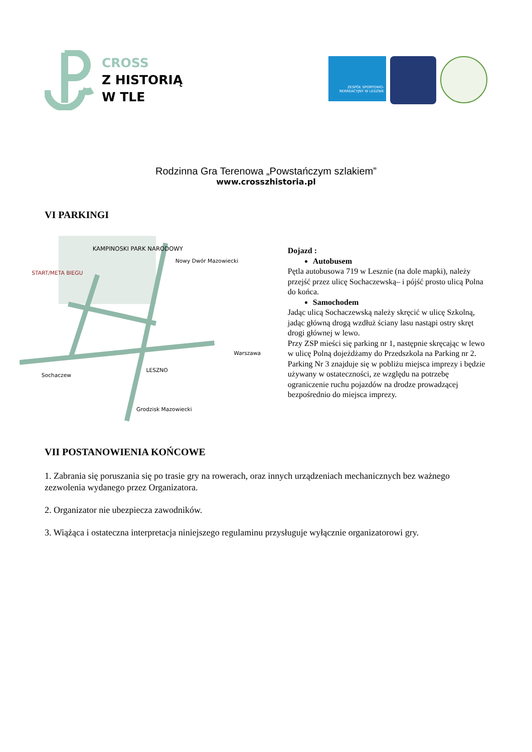CROSS
Z HISTORIĄ
W TLE
ZESPÓŁ SPORTOWO-REKREACYJNY W LESZNIE
Rodzinna Gra Terenowa „Powstańczym szlakiem”
www.crosszhistoria.pl
VI PARKINGI
KAMPINOSKI PARK NARODOWY
START/META BIEGU
Nowy Dwór Mazowiecki
LESZNO
Warszawa
Sochaczew
Grodzisk Mazowiecki
Dojazd :
Autobusem
Pętla autobusowa 719 w Lesznie (na dole mapki), należy przejść przez ulicę Sochaczewską– i pójść prosto ulicą Polna do końca.
Samochodem
Jadąc ulicą Sochaczewską należy skręcić w ulicę Szkolną, jadąc główną drogą wzdłuż ściany lasu nastąpi ostry skręt drogi głównej w lewo.
Przy ZSP mieści się parking nr 1, następnie skręcając w lewo w ulicę Polną dojeżdżamy do Przedszkola na Parking nr 2. Parking Nr 3 znajduje się w pobliżu miejsca imprezy i będzie używany w ostateczności, ze względu na potrzebę ograniczenie ruchu pojazdów na drodze prowadzącej bezpośrednio do miejsca imprezy.
VII POSTANOWIENIA KOŃCOWE
1. Zabrania się poruszania się po trasie gry na rowerach, oraz innych urządzeniach mechanicznych bez ważnego zezwolenia wydanego przez Organizatora.
2. Organizator nie ubezpiecza zawodników.
3. Wiążąca i ostateczna interpretacja niniejszego regulaminu przysługuje wyłącznie organizatorowi gry.